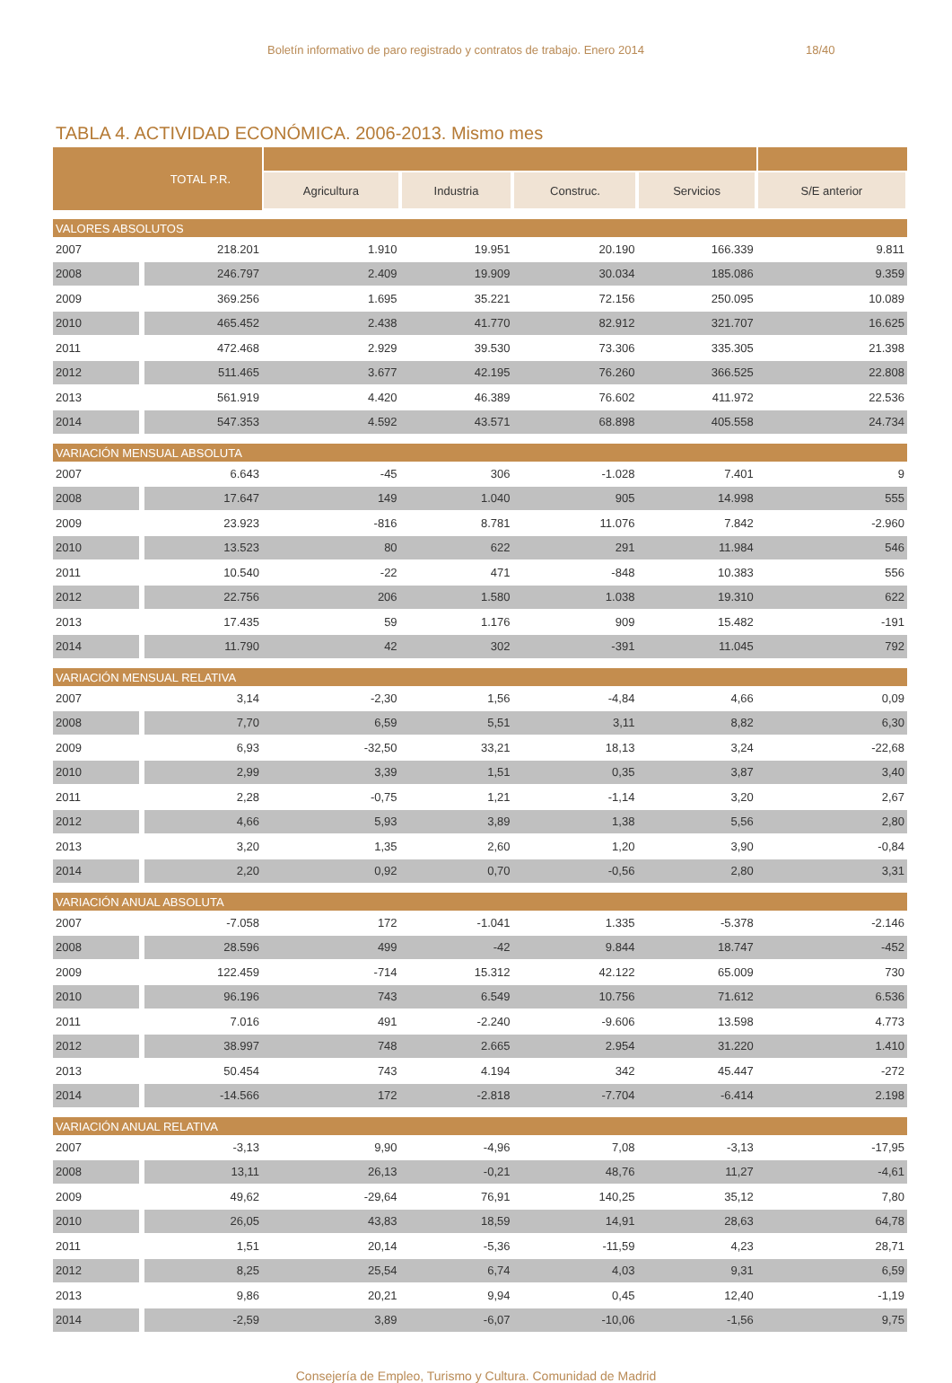Boletín informativo de paro registrado y contratos de trabajo. Enero 2014 18/40
TABLA 4. ACTIVIDAD ECONÓMICA. 2006-2013. Mismo mes
| TOTAL P.R. | | | | | | |
| --- | --- | --- | --- | --- | --- | --- |
| | | Agricultura | Industria | Construc. | Servicios | S/E anterior |
| VALORES ABSOLUTOS | | | | | | |
| 2007 | 218.201 | 1.910 | 19.951 | 20.190 | 166.339 | 9.811 |
| 2008 | 246.797 | 2.409 | 19.909 | 30.034 | 185.086 | 9.359 |
| 2009 | 369.256 | 1.695 | 35.221 | 72.156 | 250.095 | 10.089 |
| 2010 | 465.452 | 2.438 | 41.770 | 82.912 | 321.707 | 16.625 |
| 2011 | 472.468 | 2.929 | 39.530 | 73.306 | 335.305 | 21.398 |
| 2012 | 511.465 | 3.677 | 42.195 | 76.260 | 366.525 | 22.808 |
| 2013 | 561.919 | 4.420 | 46.389 | 76.602 | 411.972 | 22.536 |
| 2014 | 547.353 | 4.592 | 43.571 | 68.898 | 405.558 | 24.734 |
| VARIACIÓN MENSUAL ABSOLUTA | | | | | | |
| 2007 | 6.643 | -45 | 306 | -1.028 | 7.401 | 9 |
| 2008 | 17.647 | 149 | 1.040 | 905 | 14.998 | 555 |
| 2009 | 23.923 | -816 | 8.781 | 11.076 | 7.842 | -2.960 |
| 2010 | 13.523 | 80 | 622 | 291 | 11.984 | 546 |
| 2011 | 10.540 | -22 | 471 | -848 | 10.383 | 556 |
| 2012 | 22.756 | 206 | 1.580 | 1.038 | 19.310 | 622 |
| 2013 | 17.435 | 59 | 1.176 | 909 | 15.482 | -191 |
| 2014 | 11.790 | 42 | 302 | -391 | 11.045 | 792 |
| VARIACIÓN MENSUAL RELATIVA | | | | | | |
| 2007 | 3,14 | -2,30 | 1,56 | -4,84 | 4,66 | 0,09 |
| 2008 | 7,70 | 6,59 | 5,51 | 3,11 | 8,82 | 6,30 |
| 2009 | 6,93 | -32,50 | 33,21 | 18,13 | 3,24 | -22,68 |
| 2010 | 2,99 | 3,39 | 1,51 | 0,35 | 3,87 | 3,40 |
| 2011 | 2,28 | -0,75 | 1,21 | -1,14 | 3,20 | 2,67 |
| 2012 | 4,66 | 5,93 | 3,89 | 1,38 | 5,56 | 2,80 |
| 2013 | 3,20 | 1,35 | 2,60 | 1,20 | 3,90 | -0,84 |
| 2014 | 2,20 | 0,92 | 0,70 | -0,56 | 2,80 | 3,31 |
| VARIACIÓN ANUAL ABSOLUTA | | | | | | |
| 2007 | -7.058 | 172 | -1.041 | 1.335 | -5.378 | -2.146 |
| 2008 | 28.596 | 499 | -42 | 9.844 | 18.747 | -452 |
| 2009 | 122.459 | -714 | 15.312 | 42.122 | 65.009 | 730 |
| 2010 | 96.196 | 743 | 6.549 | 10.756 | 71.612 | 6.536 |
| 2011 | 7.016 | 491 | -2.240 | -9.606 | 13.598 | 4.773 |
| 2012 | 38.997 | 748 | 2.665 | 2.954 | 31.220 | 1.410 |
| 2013 | 50.454 | 743 | 4.194 | 342 | 45.447 | -272 |
| 2014 | -14.566 | 172 | -2.818 | -7.704 | -6.414 | 2.198 |
| VARIACIÓN ANUAL RELATIVA | | | | | | |
| 2007 | -3,13 | 9,90 | -4,96 | 7,08 | -3,13 | -17,95 |
| 2008 | 13,11 | 26,13 | -0,21 | 48,76 | 11,27 | -4,61 |
| 2009 | 49,62 | -29,64 | 76,91 | 140,25 | 35,12 | 7,80 |
| 2010 | 26,05 | 43,83 | 18,59 | 14,91 | 28,63 | 64,78 |
| 2011 | 1,51 | 20,14 | -5,36 | -11,59 | 4,23 | 28,71 |
| 2012 | 8,25 | 25,54 | 6,74 | 4,03 | 9,31 | 6,59 |
| 2013 | 9,86 | 20,21 | 9,94 | 0,45 | 12,40 | -1,19 |
| 2014 | -2,59 | 3,89 | -6,07 | -10,06 | -1,56 | 9,75 |
Consejería de Empleo, Turismo y Cultura. Comunidad de Madrid